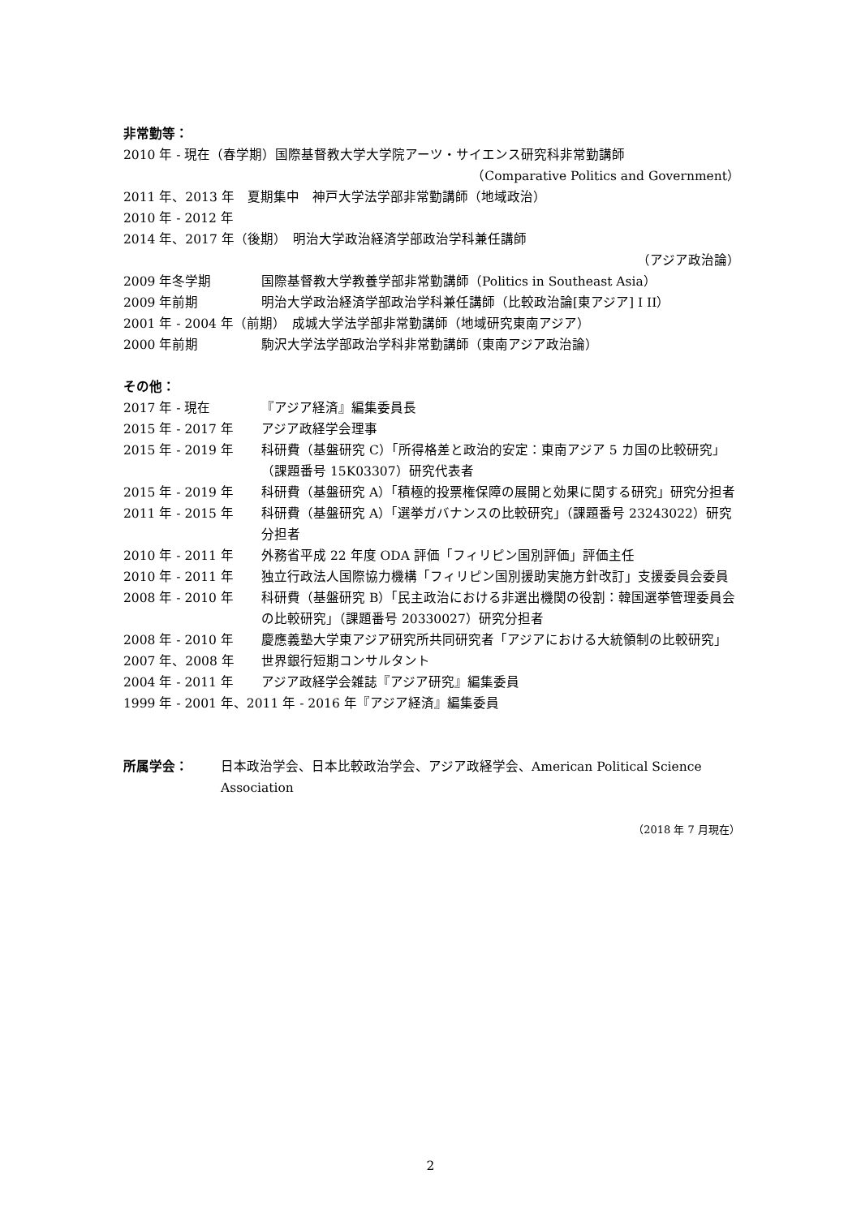非常勤等：
2010 年 - 現在（春学期）国際基督教大学大学院アーツ・サイエンス研究科非常勤講師
（Comparative Politics and Government）
2011 年、2013 年　夏期集中　神戸大学法学部非常勤講師（地域政治）
2010 年 - 2012 年
2014 年、2017 年（後期）　明治大学政治経済学部政治学科兼任講師
（アジア政治論）
2009 年冬学期 国際基督教大学教養学部非常勤講師（Politics in Southeast Asia）
2009 年前期 明治大学政治経済学部政治学科兼任講師（比較政治論[東アジア] I II）
2001 年 - 2004 年（前期）　成城大学法学部非常勤講師（地域研究東南アジア）
2000 年前期 駒沢大学法学部政治学科非常勤講師（東南アジア政治論）
その他：
2017 年 - 現在 『アジア経済』編集委員長
2015 年 - 2017 年 アジア政経学会理事
2015 年 - 2019 年 科研費（基盤研究 C）「所得格差と政治的安定：東南アジア 5 カ国の比較研究」（課題番号 15K03307）研究代表者
2015 年 - 2019 年 科研費（基盤研究 A）「積極的投票権保障の展開と効果に関する研究」研究分担者
2011 年 - 2015 年 科研費（基盤研究 A）「選挙ガバナンスの比較研究」（課題番号 23243022）研究分担者
2010 年 - 2011 年 外務省平成 22 年度 ODA 評価「フィリピン国別評価」評価主任
2010 年 - 2011 年 独立行政法人国際協力機構「フィリピン国別援助実施方針改訂」支援委員会委員
2008 年 - 2010 年 科研費（基盤研究 B）「民主政治における非選出機関の役割：韓国選挙管理委員会の比較研究」（課題番号 20330027）研究分担者
2008 年 - 2010 年 慶應義塾大学東アジア研究所共同研究者「アジアにおける大統領制の比較研究」
2007 年、2008 年 世界銀行短期コンサルタント
2004 年 - 2011 年 アジア政経学会雑誌『アジア研究』編集委員
1999 年 - 2001 年、2011 年 - 2016 年『アジア経済』編集委員
所属学会： 日本政治学会、日本比較政治学会、アジア政経学会、American Political Science Association
（2018 年 7 月現在）
2